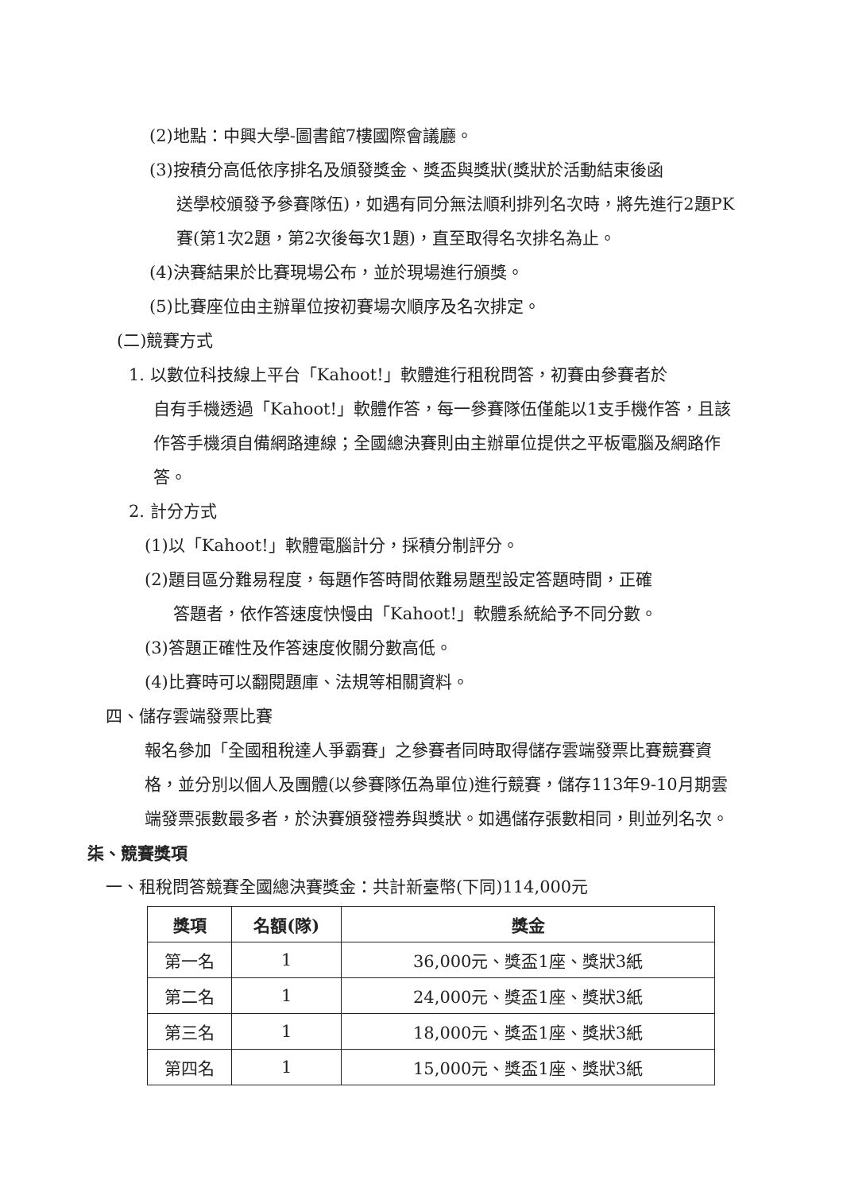(2)地點：中興大學-圖書館7樓國際會議廳。
(3)按積分高低依序排名及頒發獎金、獎盃與獎狀(獎狀於活動結束後函
送學校頒發予參賽隊伍)，如遇有同分無法順利排列名次時，將先進行2題PK賽(第1次2題，第2次後每次1題)，直至取得名次排名為止。
(4)決賽結果於比賽現場公布，並於現場進行頒獎。
(5)比賽座位由主辦單位按初賽場次順序及名次排定。
(二)競賽方式
1. 以數位科技線上平台「Kahoot!」軟體進行租稅問答，初賽由參賽者於
自有手機透過「Kahoot!」軟體作答，每一參賽隊伍僅能以1支手機作答，且該作答手機須自備網路連線；全國總決賽則由主辦單位提供之平板電腦及網路作答。
2. 計分方式
(1)以「Kahoot!」軟體電腦計分，採積分制評分。
(2)題目區分難易程度，每題作答時間依難易題型設定答題時間，正確
答題者，依作答速度快慢由「Kahoot!」軟體系統給予不同分數。
(3)答題正確性及作答速度攸關分數高低。
(4)比賽時可以翻閱題庫、法規等相關資料。
四、儲存雲端發票比賽
報名參加「全國租稅達人爭霸賽」之參賽者同時取得儲存雲端發票比賽競賽資格，並分別以個人及團體(以參賽隊伍為單位)進行競賽，儲存113年9-10月期雲端發票張數最多者，於決賽頒發禮券與獎狀。如遇儲存張數相同，則並列名次。
柒、競賽獎項
一、租稅問答競賽全國總決賽獎金：共計新臺幣(下同)114,000元
| 獎項 | 名額(隊) | 獎金 |
| --- | --- | --- |
| 第一名 | 1 | 36,000元、獎盃1座、獎狀3紙 |
| 第二名 | 1 | 24,000元、獎盃1座、獎狀3紙 |
| 第三名 | 1 | 18,000元、獎盃1座、獎狀3紙 |
| 第四名 | 1 | 15,000元、獎盃1座、獎狀3紙 |